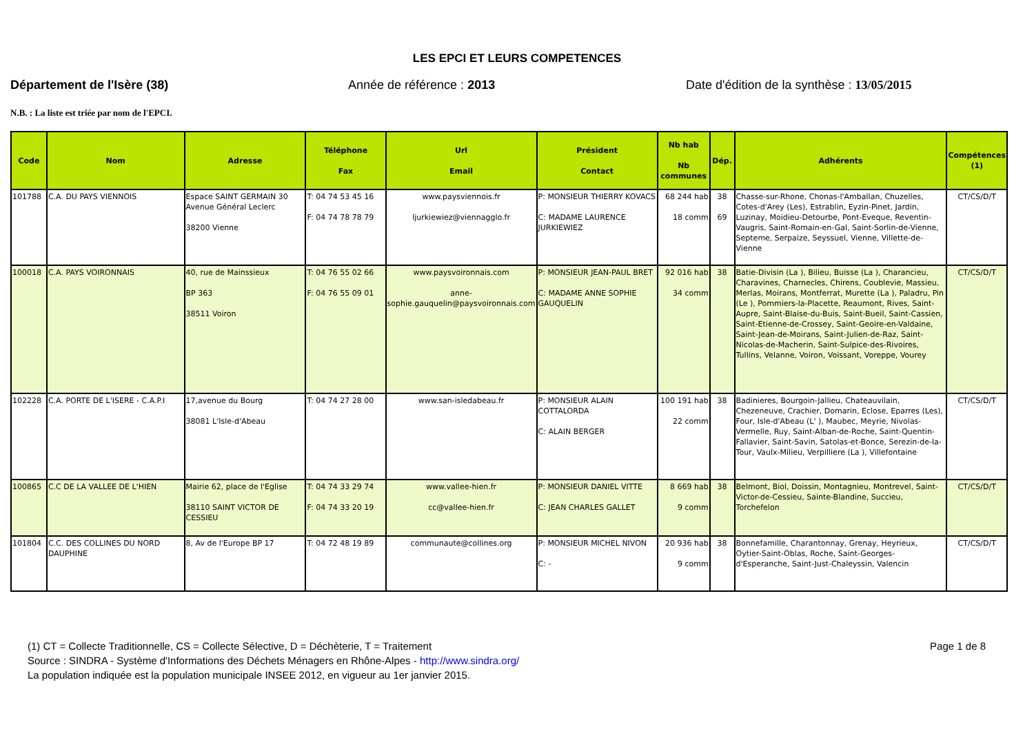LES EPCI ET LEURS COMPETENCES
Département de l'Isère (38) Année de référence : 2013 Date d'édition de la synthèse : 13/05/2015
N.B. : La liste est triée par nom de l'EPCI.
| Code | Nom | Adresse | Téléphone Fax | Url Email | Président Contact | Nb hab Nb communes | Dép. | Adhérents | Compétences (1) |
| --- | --- | --- | --- | --- | --- | --- | --- | --- | --- |
| 101788 | C.A. DU PAYS VIENNOIS | Espace SAINT GERMAIN 30 Avenue Général Leclerc 38200 Vienne | T: 04 74 53 45 16 F: 04 74 78 78 79 | www.paysviennois.fr ljurkiewiez@viennagglo.fr | P: MONSIEUR THIERRY KOVACS C: MADAME LAURENCE JURKIEWIEZ | 68 244 hab 18 comm | 38 69 | Chasse-sur-Rhone, Chonas-l'Amballan, Chuzelles, Cotes-d'Arey (Les), Estrablin, Eyzin-Pinet, Jardin, Luzinay, Moidieu-Detourbe, Pont-Eveque, Reventin-Vaugris, Saint-Romain-en-Gal, Saint-Sorlin-de-Vienne, Septeme, Serpaize, Seyssuel, Vienne, Villette-de-Vienne | CT/CS/D/T |
| 100018 | C.A. PAYS VOIRONNAIS | 40, rue de Mainssieux BP 363 38511 Voiron | T: 04 76 55 02 66 F: 04 76 55 09 01 | www.paysvoironnais.com anne-sophie.gauquelin@paysvoironnais.com | P: MONSIEUR JEAN-PAUL BRET C: MADAME ANNE SOPHIE GAUQUELIN | 92 016 hab 34 comm | 38 | Batie-Divisin (La ), Bilieu, Buisse (La ), Charancieu, Charavines, Charnecles, Chirens, Coublevie, Massieu, Merlas, Moirans, Montferrat, Murette (La ), Paladru, Pin (Le ), Pommiers-la-Placette, Reaumont, Rives, Saint-Aupre, Saint-Blaise-du-Buis, Saint-Bueil, Saint-Cassien, Saint-Etienne-de-Crossey, Saint-Geoire-en-Valdaine, Saint-Jean-de-Moirans, Saint-Julien-de-Raz, Saint-Nicolas-de-Macherin, Saint-Sulpice-des-Rivoires, Tullins, Velanne, Voiron, Voissant, Voreppe, Vourey | CT/CS/D/T |
| 102228 | C.A. PORTE DE L'ISERE - C.A.P.I | 17,avenue du Bourg 38081 L'Isle-d'Abeau | T: 04 74 27 28 00 | www.san-isledabeau.fr | P: MONSIEUR ALAIN COTTALORDA C: ALAIN BERGER | 100 191 hab 22 comm | 38 | Badinieres, Bourgoin-Jallieu, Chateauvilain, Chezeneuve, Crachier, Domarin, Eclose, Eparres (Les), Four, Isle-d'Abeau (L' ), Maubec, Meyrie, Nivolas-Vermelle, Ruy, Saint-Alban-de-Roche, Saint-Quentin-Fallavier, Saint-Savin, Satolas-et-Bonce, Serezin-de-la-Tour, Vaulx-Milieu, Verpilliere (La ), Villefontaine | CT/CS/D/T |
| 100865 | C.C DE LA VALLEE DE L'HIEN | Mairie 62, place de l'Eglise 38110 SAINT VICTOR DE CESSIEU | T: 04 74 33 29 74 F: 04 74 33 20 19 | www.vallee-hien.fr cc@vallee-hien.fr | P: MONSIEUR DANIEL VITTE C: JEAN CHARLES GALLET | 8 669 hab 9 comm | 38 | Belmont, Biol, Doissin, Montagnieu, Montrevel, Saint-Victor-de-Cessieu, Sainte-Blandine, Succieu, Torchefelon | CT/CS/D/T |
| 101804 | C.C. DES COLLINES DU NORD DAUPHINE | 8, Av de l'Europe BP 17 | T: 04 72 48 19 89 | communaute@collines.org | P: MONSIEUR MICHEL NIVON C: - | 20 936 hab 9 comm | 38 | Bonnefamille, Charantonnay, Grenay, Heyrieux, Oytier-Saint-Oblas, Roche, Saint-Georges-d'Esperanche, Saint-Just-Chaleyssin, Valencin | CT/CS/D/T |
(1) CT = Collecte Traditionnelle, CS = Collecte Sélective, D = Déchèterie, T = Traitement Page 1 de 8
Source : SINDRA - Système d'Informations des Déchets Ménagers en Rhône-Alpes - http://www.sindra.org/
La population indiquée est la population municipale INSEE 2012, en vigueur au 1er janvier 2015.